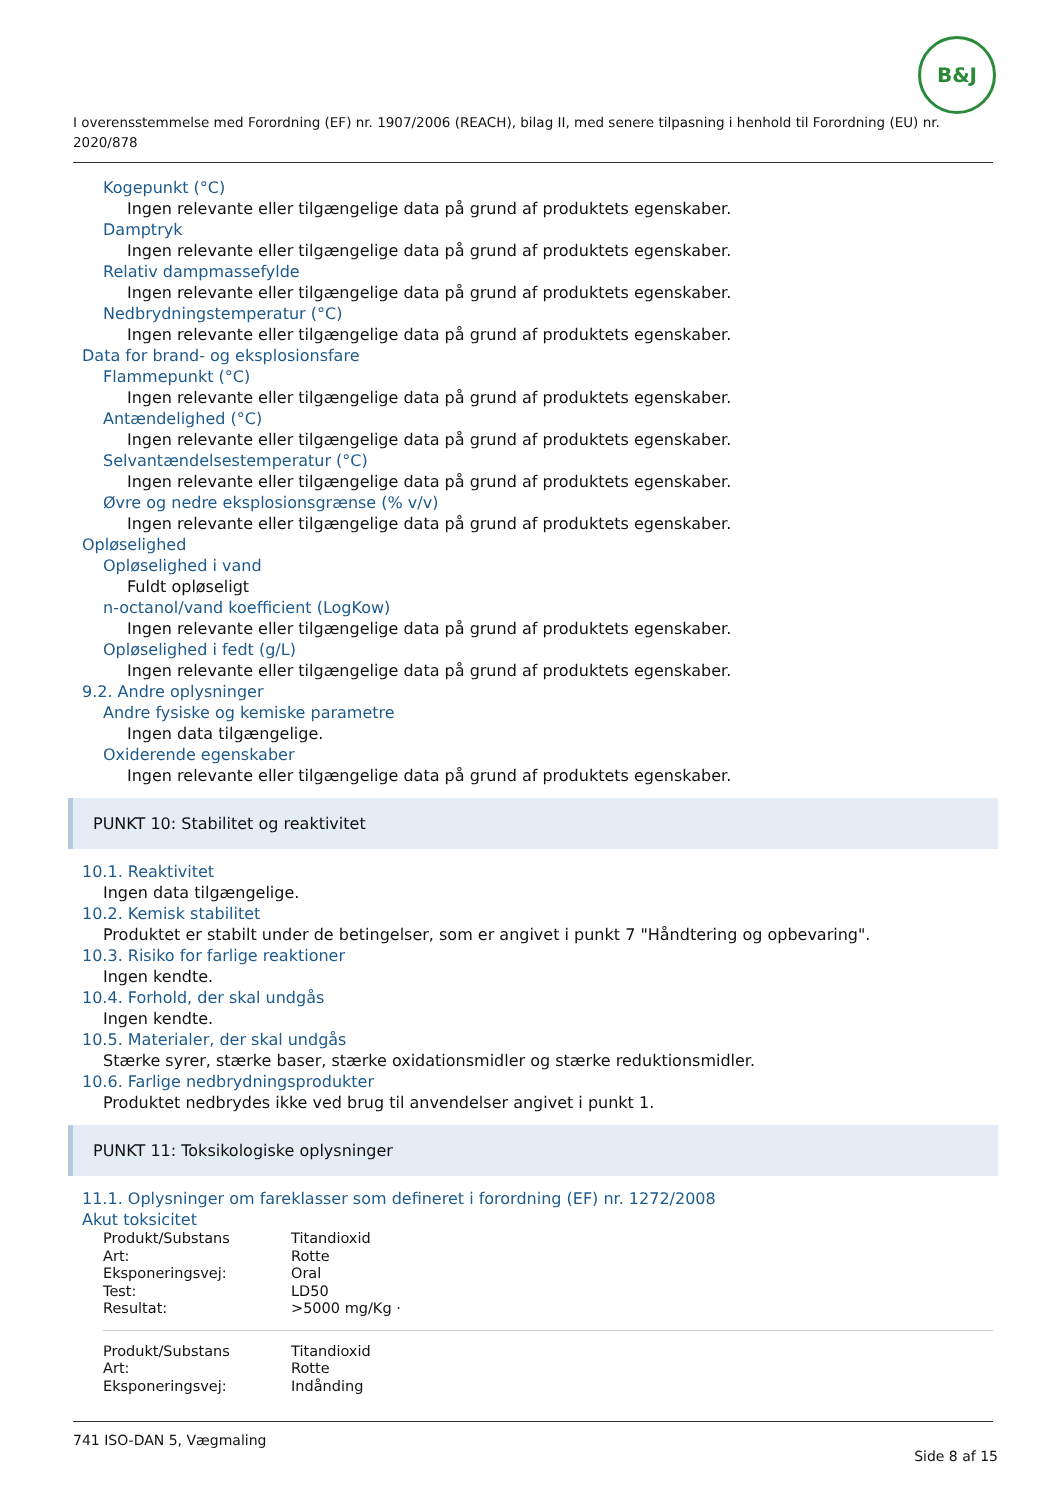B&J
I overensstemmelse med Forordning (EF) nr. 1907/2006 (REACH), bilag II, med senere tilpasning i henhold til Forordning (EU) nr. 2020/878
Kogepunkt (°C)
Ingen relevante eller tilgængelige data på grund af produktets egenskaber.
Damptryk
Ingen relevante eller tilgængelige data på grund af produktets egenskaber.
Relativ dampmassefylde
Ingen relevante eller tilgængelige data på grund af produktets egenskaber.
Nedbrydningstemperatur (°C)
Ingen relevante eller tilgængelige data på grund af produktets egenskaber.
Data for brand- og eksplosionsfare
Flammepunkt (°C)
Ingen relevante eller tilgængelige data på grund af produktets egenskaber.
Antændelighed (°C)
Ingen relevante eller tilgængelige data på grund af produktets egenskaber.
Selvantændelsestemperatur (°C)
Ingen relevante eller tilgængelige data på grund af produktets egenskaber.
Øvre og nedre eksplosionsgrænse (% v/v)
Ingen relevante eller tilgængelige data på grund af produktets egenskaber.
Opløselighed
Opløselighed i vand
Fuldt opløseligt
n-octanol/vand koefficient (LogKow)
Ingen relevante eller tilgængelige data på grund af produktets egenskaber.
Opløselighed i fedt (g/L)
Ingen relevante eller tilgængelige data på grund af produktets egenskaber.
9.2. Andre oplysninger
Andre fysiske og kemiske parametre
Ingen data tilgængelige.
Oxiderende egenskaber
Ingen relevante eller tilgængelige data på grund af produktets egenskaber.
PUNKT 10: Stabilitet og reaktivitet
10.1. Reaktivitet
Ingen data tilgængelige.
10.2. Kemisk stabilitet
Produktet er stabilt under de betingelser, som er angivet i punkt 7 "Håndtering og opbevaring".
10.3. Risiko for farlige reaktioner
Ingen kendte.
10.4. Forhold, der skal undgås
Ingen kendte.
10.5. Materialer, der skal undgås
Stærke syrer, stærke baser, stærke oxidationsmidler og stærke reduktionsmidler.
10.6. Farlige nedbrydningsprodukter
Produktet nedbrydes ikke ved brug til anvendelser angivet i punkt 1.
PUNKT 11: Toksikologiske oplysninger
11.1. Oplysninger om fareklasser som defineret i forordning (EF) nr. 1272/2008
Akut toksicitet
| Produkt/Substans | Titandioxid |
| Art: | Rotte |
| Eksponeringsvej: | Oral |
| Test: | LD50 |
| Resultat: | >5000 mg/Kg · |
| Produkt/Substans | Titandioxid |
| Art: | Rotte |
| Eksponeringsvej: | Indånding |
741 ISO-DAN 5, Vægmaling
Side 8 af 15